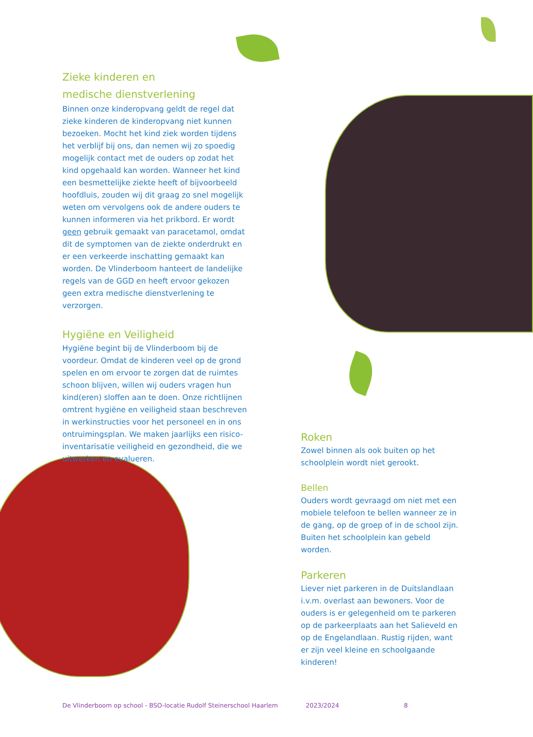Zieke kinderen en
medische dienstverlening
Binnen onze kinderopvang geldt de regel dat zieke kinderen de kinderopvang niet kunnen bezoeken. Mocht het kind ziek worden tijdens het verblijf bij ons, dan nemen wij zo spoedig mogelijk contact met de ouders op zodat het kind opgehaald kan worden. Wanneer het kind een besmettelijke ziekte heeft of bijvoorbeeld hoofdluis, zouden wij dit graag zo snel mogelijk weten om vervolgens ook de andere ouders te kunnen informeren via het prikbord. Er wordt geen gebruik gemaakt van paracetamol, omdat dit de symptomen van de ziekte onderdrukt en er een verkeerde inschatting gemaakt kan worden. De Vlinderboom hanteert de landelijke regels van de GGD en heeft ervoor gekozen geen extra medische dienstverlening te verzorgen.
Hygiëne en Veiligheid
Hygiëne begint bij de Vlinderboom bij de voordeur. Omdat de kinderen veel op de grond spelen en om ervoor te zorgen dat de ruimtes schoon blijven, willen wij ouders vragen hun kind(eren) sloffen aan te doen. Onze richtlijnen omtrent hygiëne en veiligheid staan beschreven in werkinstructies voor het personeel en in ons ontruimingsplan. We maken jaarlijks een risico-inventarisatie veiligheid en gezondheid, die we uitwerken en evalueren.
Roken
Zowel binnen als ook buiten op het schoolplein wordt niet gerookt.
Bellen
Ouders wordt gevraagd om niet met een mobiele telefoon te bellen wanneer ze in de gang, op de groep of in de school zijn. Buiten het schoolplein kan gebeld worden.
Parkeren
Liever niet parkeren in de Duitslandlaan i.v.m. overlast aan bewoners. Voor de ouders is er gelegenheid om te parkeren op de parkeerplaats aan het Salieveld en op de Engelandlaan. Rustig rijden, want er zijn veel kleine en schoolgaande kinderen!
De Vlinderboom op school - BSO-locatie Rudolf Steinerschool Haarlem 2023/2024 8